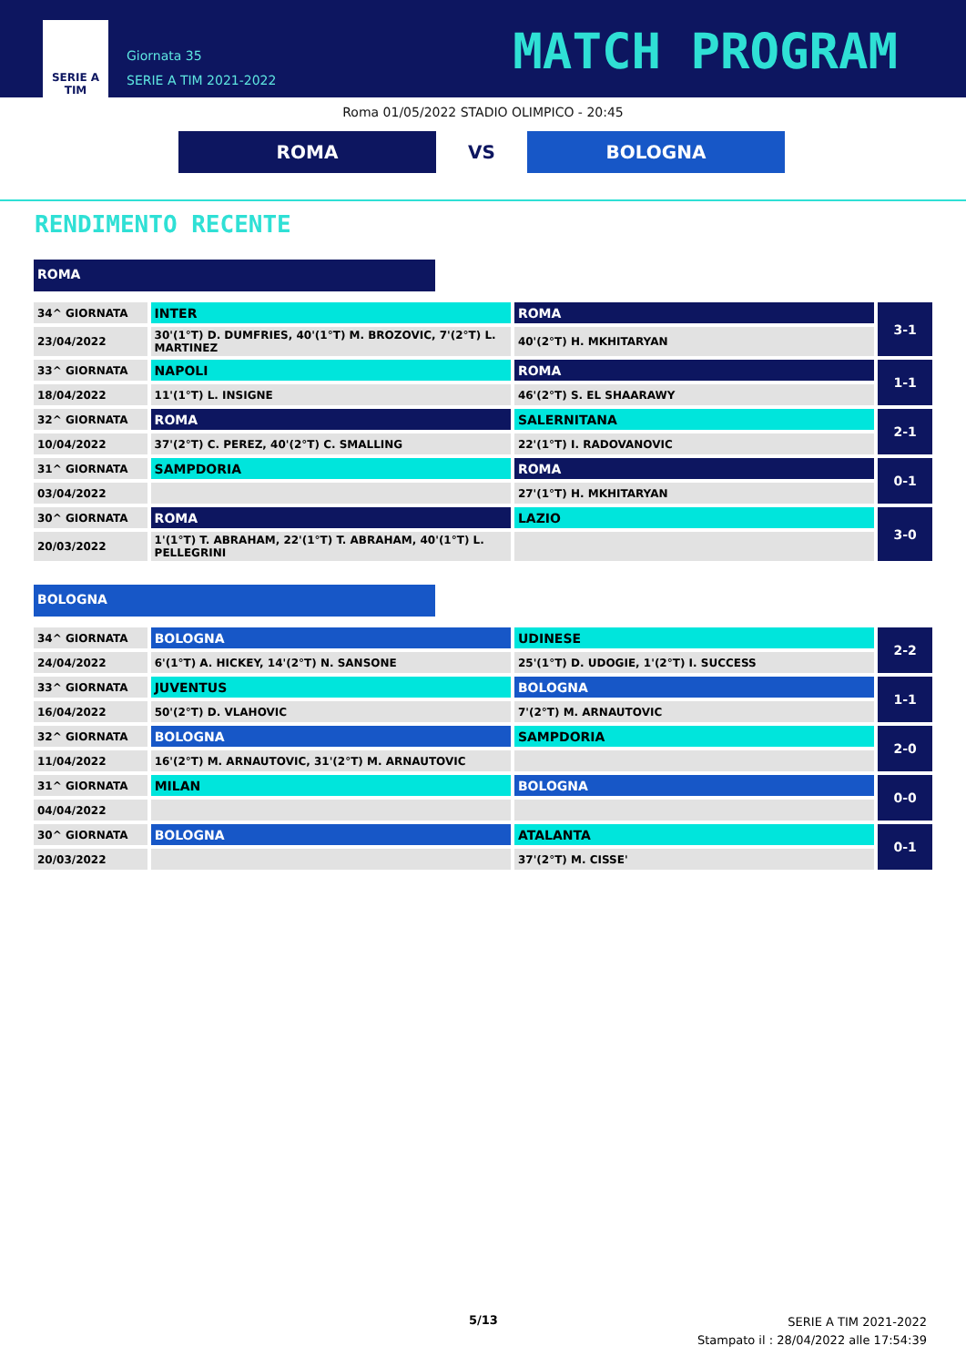SERIE A
TIM
Giornata 35
SERIE A TIM 2021-2022
MATCH PROGRAM
Roma 01/05/2022 STADIO OLIMPICO - 20:45
ROMA VS BOLOGNA
RENDIMENTO RECENTE
ROMA
| 34^ GIORNATA | INTER | ROMA | 3-1 |
| 23/04/2022 | 30'(1°T) D. DUMFRIES, 40'(1°T) M. BROZOVIC, 7'(2°T) L. MARTINEZ | 40'(2°T) H. MKHITARYAN | |
| 33^ GIORNATA | NAPOLI | ROMA | 1-1 |
| 18/04/2022 | 11'(1°T) L. INSIGNE | 46'(2°T) S. EL SHAARAWY | |
| 32^ GIORNATA | ROMA | SALERNITANA | 2-1 |
| 10/04/2022 | 37'(2°T) C. PEREZ, 40'(2°T) C. SMALLING | 22'(1°T) I. RADOVANOVIC | |
| 31^ GIORNATA | SAMPDORIA | ROMA | 0-1 |
| 03/04/2022 | | 27'(1°T) H. MKHITARYAN | |
| 30^ GIORNATA | ROMA | LAZIO | 3-0 |
| 20/03/2022 | 1'(1°T) T. ABRAHAM, 22'(1°T) T. ABRAHAM, 40'(1°T) L. PELLEGRINI | | |
BOLOGNA
| 34^ GIORNATA | BOLOGNA | UDINESE | 2-2 |
| 24/04/2022 | 6'(1°T) A. HICKEY, 14'(2°T) N. SANSONE | 25'(1°T) D. UDOGIE, 1'(2°T) I. SUCCESS | |
| 33^ GIORNATA | JUVENTUS | BOLOGNA | 1-1 |
| 16/04/2022 | 50'(2°T) D. VLAHOVIC | 7'(2°T) M. ARNAUTOVIC | |
| 32^ GIORNATA | BOLOGNA | SAMPDORIA | 2-0 |
| 11/04/2022 | 16'(2°T) M. ARNAUTOVIC, 31'(2°T) M. ARNAUTOVIC | | |
| 31^ GIORNATA | MILAN | BOLOGNA | 0-0 |
| 04/04/2022 | | | |
| 30^ GIORNATA | BOLOGNA | ATALANTA | 0-1 |
| 20/03/2022 | | 37'(2°T) M. CISSE' | |
5/13
SERIE A TIM 2021-2022
Stampato il : 28/04/2022 alle 17:54:39